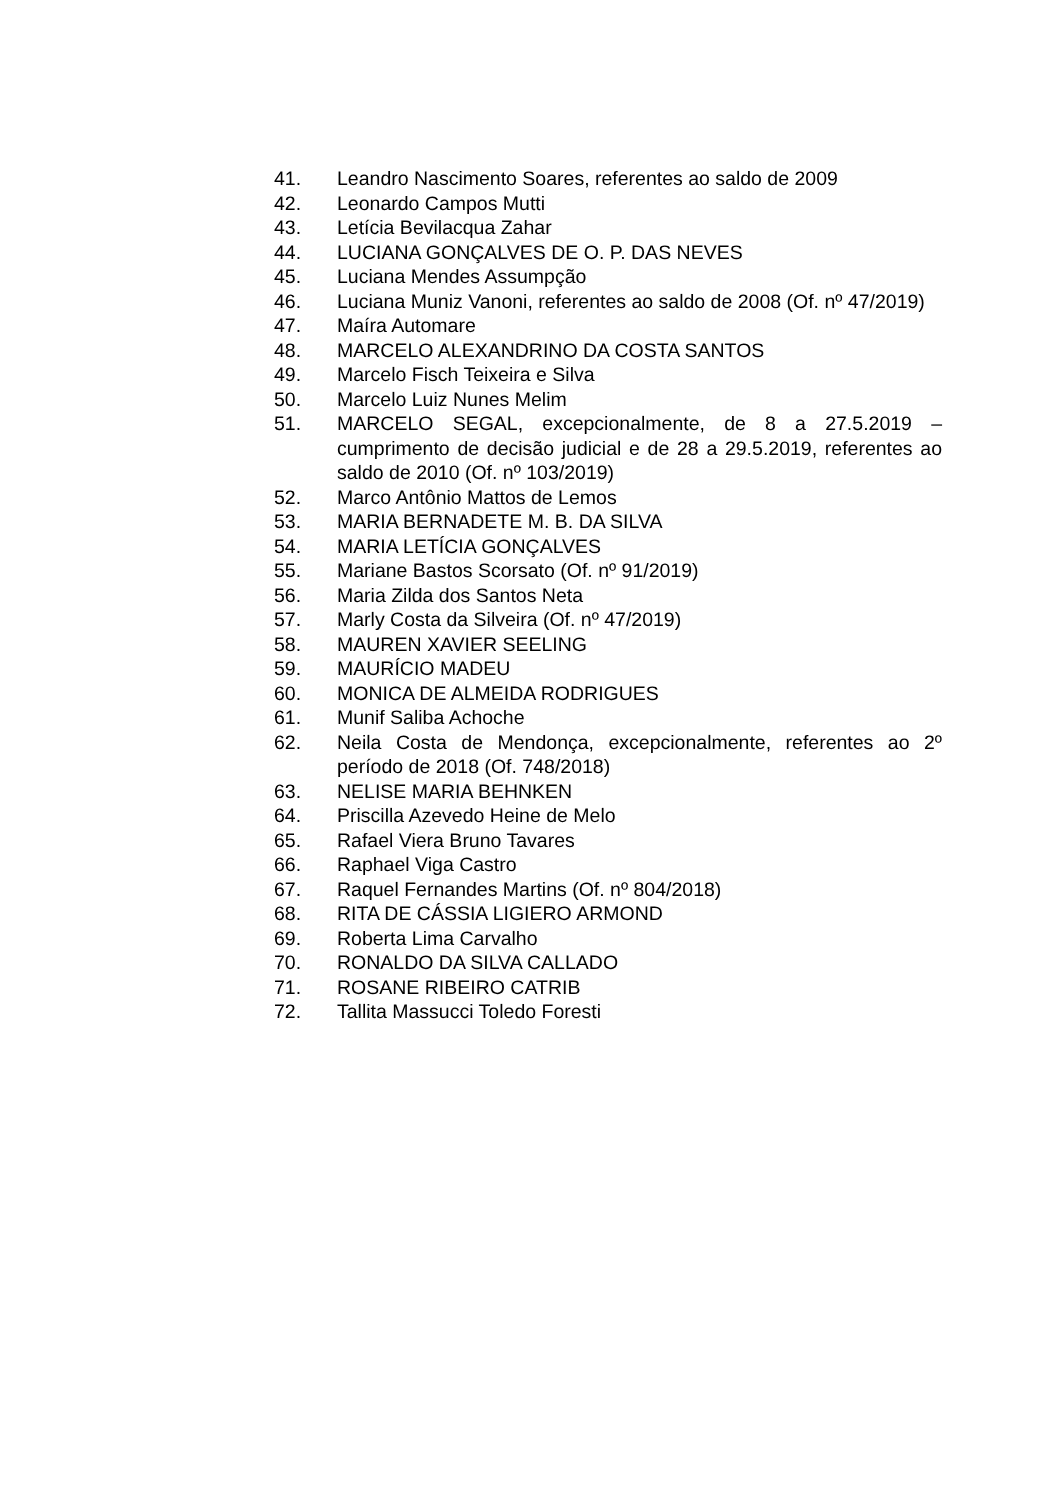41. Leandro Nascimento Soares, referentes ao saldo de 2009
42. Leonardo Campos Mutti
43. Letícia Bevilacqua Zahar
44. LUCIANA GONÇALVES DE O. P. DAS NEVES
45. Luciana Mendes Assumpção
46. Luciana Muniz Vanoni, referentes ao saldo de 2008 (Of. nº 47/2019)
47. Maíra Automare
48. MARCELO ALEXANDRINO DA COSTA SANTOS
49. Marcelo Fisch Teixeira e Silva
50. Marcelo Luiz Nunes Melim
51. MARCELO SEGAL, excepcionalmente, de 8 a 27.5.2019 – cumprimento de decisão judicial e de 28 a 29.5.2019, referentes ao saldo de 2010 (Of. nº 103/2019)
52. Marco Antônio Mattos de Lemos
53. MARIA BERNADETE M. B. DA SILVA
54. MARIA LETÍCIA GONÇALVES
55. Mariane Bastos Scorsato (Of. nº 91/2019)
56. Maria Zilda dos Santos Neta
57. Marly Costa da Silveira (Of. nº 47/2019)
58. MAUREN XAVIER SEELING
59. MAURÍCIO MADEU
60. MONICA DE ALMEIDA RODRIGUES
61. Munif Saliba Achoche
62. Neila Costa de Mendonça, excepcionalmente, referentes ao 2º período de 2018 (Of. 748/2018)
63. NELISE MARIA BEHNKEN
64. Priscilla Azevedo Heine de Melo
65. Rafael Viera Bruno Tavares
66. Raphael Viga Castro
67. Raquel Fernandes Martins (Of. nº 804/2018)
68. RITA DE CÁSSIA LIGIERO ARMOND
69. Roberta Lima Carvalho
70. RONALDO DA SILVA CALLADO
71. ROSANE RIBEIRO CATRIB
72. Tallita Massucci Toledo Foresti